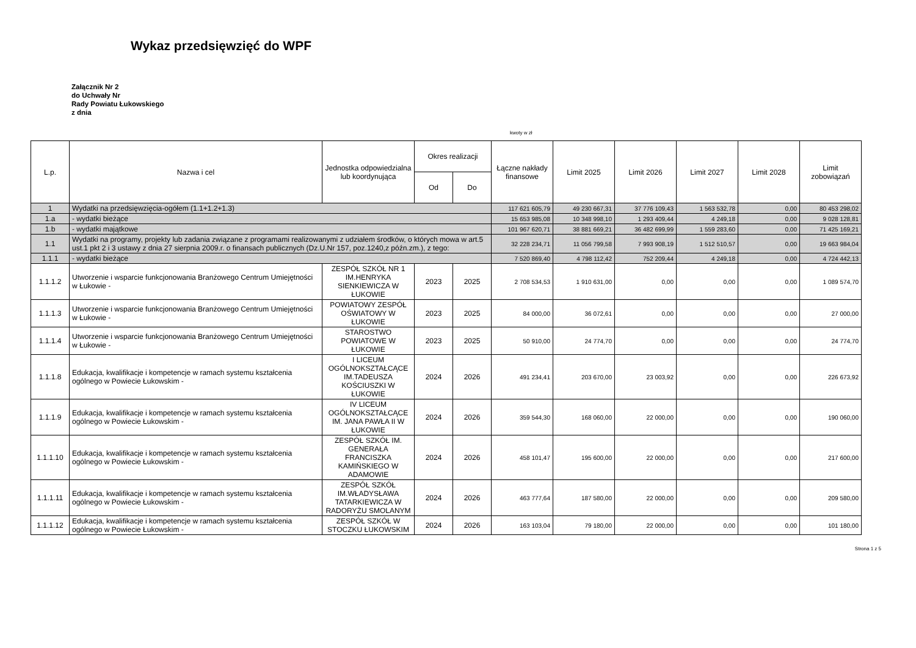Wykaz przedsięwzięć do WPF
Załącznik Nr 2
do Uchwały Nr
Rady Powiatu Łukowskiego
z dnia
kwoty w zł
| L.p. | Nazwa i cel | Jednostka odpowiedzialna lub koordynująca | Okres realizacji | | Łączne nakłady finansowe | Limit 2025 | Limit 2026 | Limit 2027 | Limit 2028 | Limit zobowiązań |
| --- | --- | --- | --- | --- | --- | --- | --- | --- | --- | --- |
| | | | Od | Do | | | | | | |
| 1 | Wydatki na przedsięwzięcia-ogółem (1.1+1.2+1.3) | | | | 117 621 605,79 | 49 230 667,31 | 37 776 109,43 | 1 563 532,78 | 0,00 | 80 453 298,02 |
| 1.a | - wydatki bieżące | | | | 15 653 985,08 | 10 348 998,10 | 1 293 409,44 | 4 249,18 | 0,00 | 9 028 128,81 |
| 1.b | - wydatki majątkowe | | | | 101 967 620,71 | 38 881 669,21 | 36 482 699,99 | 1 559 283,60 | 0,00 | 71 425 169,21 |
| 1.1 | Wydatki na programy, projekty lub zadania związane z programami realizowanymi z udziałem środków, o których mowa w art.5 ust.1 pkt 2 i 3 ustawy z dnia 27 sierpnia 2009.r. o finansach publicznych (Dz.U.Nr 157, poz.1240,z późn.zm.), z tego: | | | | 32 228 234,71 | 11 056 799,58 | 7 993 908,19 | 1 512 510,57 | 0,00 | 19 663 984,04 |
| 1.1.1 | - wydatki bieżące | | | | 7 520 869,40 | 4 798 112,42 | 752 209,44 | 4 249,18 | 0,00 | 4 724 442,13 |
| 1.1.1.2 | Utworzenie i wsparcie funkcjonowania Branżowego Centrum Umiejętności w Łukowie - | ZESPÓŁ SZKÓŁ NR 1 IM.HENRYKA SIENKIEWICZA W ŁUKOWIE | 2023 | 2025 | 2 708 534,53 | 1 910 631,00 | 0,00 | 0,00 | 0,00 | 1 089 574,70 |
| 1.1.1.3 | Utworzenie i wsparcie funkcjonowania Branżowego Centrum Umiejętności w Łukowie - | POWIATOWY ZESPÓŁ OŚWIATOWY W ŁUKOWIE | 2023 | 2025 | 84 000,00 | 36 072,61 | 0,00 | 0,00 | 0,00 | 27 000,00 |
| 1.1.1.4 | Utworzenie i wsparcie funkcjonowania Branżowego Centrum Umiejętności w Łukowie - | STAROSTWO POWIATOWE W ŁUKOWIE | 2023 | 2025 | 50 910,00 | 24 774,70 | 0,00 | 0,00 | 0,00 | 24 774,70 |
| 1.1.1.8 | Edukacja, kwalifikacje i kompetencje w ramach systemu kształcenia ogólnego w Powiecie Łukowskim - | I LICEUM OGÓLNOKSZTAŁCĄCE IM.TADEUSZA KOŚCIUSZKI W ŁUKOWIE | 2024 | 2026 | 491 234,41 | 203 670,00 | 23 003,92 | 0,00 | 0,00 | 226 673,92 |
| 1.1.1.9 | Edukacja, kwalifikacje i kompetencje w ramach systemu kształcenia ogólnego w Powiecie Łukowskim - | IV LICEUM OGÓLNOKSZTAŁCĄCE IM. JANA PAWŁA II W ŁUKOWIE | 2024 | 2026 | 359 544,30 | 168 060,00 | 22 000,00 | 0,00 | 0,00 | 190 060,00 |
| 1.1.1.10 | Edukacja, kwalifikacje i kompetencje w ramach systemu kształcenia ogólnego w Powiecie Łukowskim - | ZESPÓŁ SZKÓŁ IM. GENERAŁA FRANCISZKA KAMIŃSKIEGO W ADAMOWIE | 2024 | 2026 | 458 101,47 | 195 600,00 | 22 000,00 | 0,00 | 0,00 | 217 600,00 |
| 1.1.1.11 | Edukacja, kwalifikacje i kompetencje w ramach systemu kształcenia ogólnego w Powiecie Łukowskim - | ZESPÓŁ SZKÓŁ IM.WŁADYSŁAWA TATARKIEWICZA W RADORYŻU SMOLANYM | 2024 | 2026 | 463 777,64 | 187 580,00 | 22 000,00 | 0,00 | 0,00 | 209 580,00 |
| 1.1.1.12 | Edukacja, kwalifikacje i kompetencje w ramach systemu kształcenia ogólnego w Powiecie Łukowskim - | ZESPÓŁ SZKÓŁ W STOCZKU ŁUKOWSKIM | 2024 | 2026 | 163 103,04 | 79 180,00 | 22 000,00 | 0,00 | 0,00 | 101 180,00 |
Strona 1 z 5